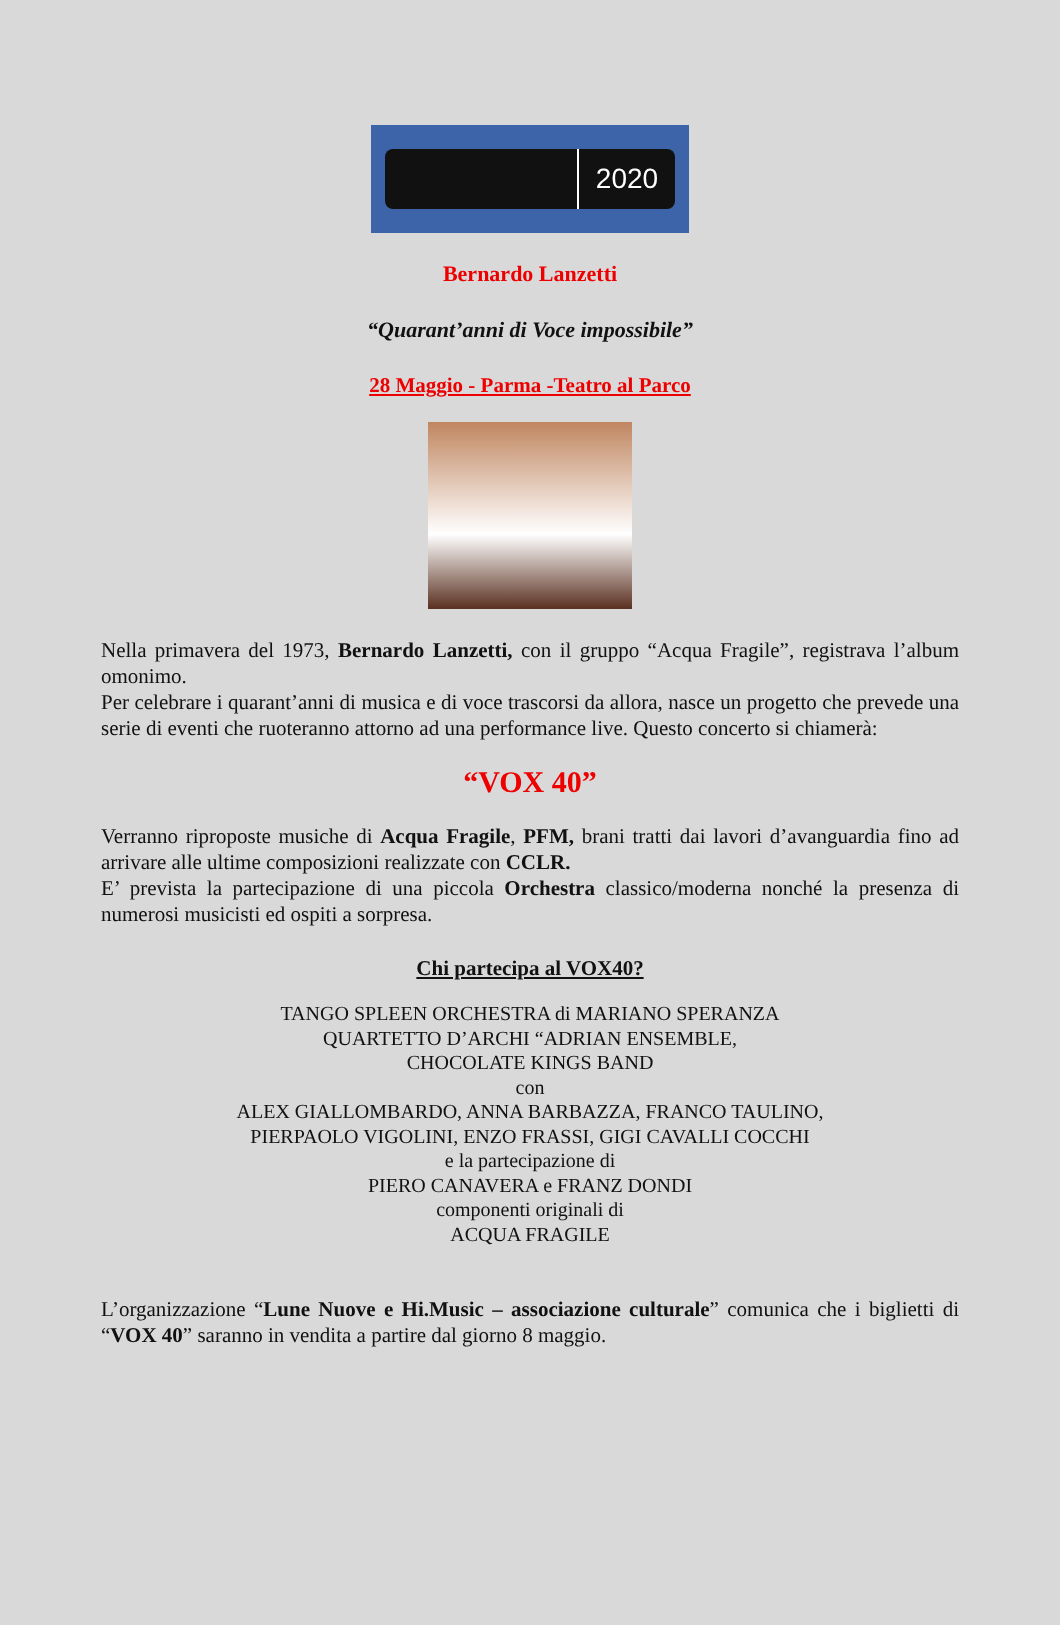2020
Bernardo Lanzetti
“Quarant’anni di Voce impossibile”
28 Maggio - Parma -Teatro al Parco
Nella primavera del 1973, Bernardo Lanzetti, con il gruppo “Acqua Fragile”, registrava l’album omonimo.
Per celebrare i quarant’anni di musica e di voce trascorsi da allora, nasce un progetto che prevede una serie di eventi che ruoteranno attorno ad una performance live. Questo concerto si chiamerà:
“VOX 40”
Verranno riproposte musiche di Acqua Fragile, PFM, brani tratti dai lavori d’avanguardia fino ad arrivare alle ultime composizioni realizzate con CCLR.
E’ prevista la partecipazione di una piccola Orchestra classico/moderna nonché la presenza di numerosi musicisti ed ospiti a sorpresa.
Chi partecipa al VOX40?
TANGO SPLEEN ORCHESTRA di MARIANO SPERANZA
QUARTETTO D’ARCHI “ADRIAN ENSEMBLE,
CHOCOLATE KINGS BAND
con
ALEX GIALLOMBARDO, ANNA BARBAZZA, FRANCO TAULINO,
PIERPAOLO VIGOLINI, ENZO FRASSI, GIGI CAVALLI COCCHI
e la partecipazione di
PIERO CANAVERA e FRANZ DONDI
componenti originali di
ACQUA FRAGILE
L’organizzazione “Lune Nuove e Hi.Music – associazione culturale” comunica che i biglietti di “VOX 40” saranno in vendita a partire dal giorno 8 maggio.